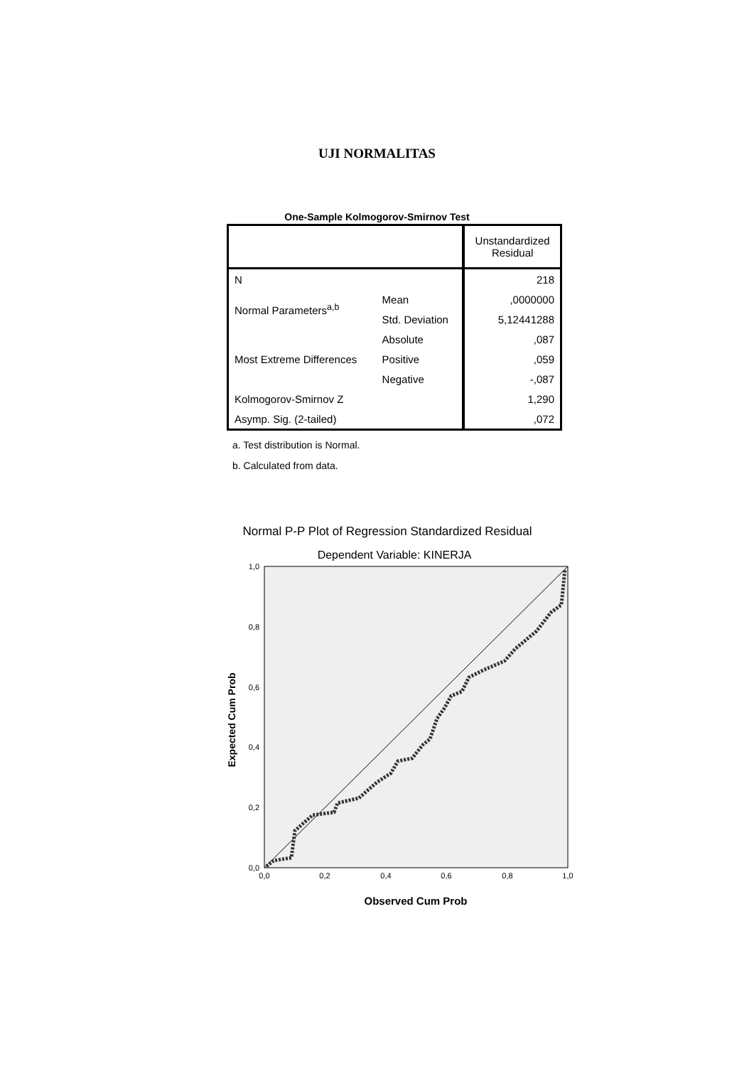UJI NORMALITAS
One-Sample Kolmogorov-Smirnov Test
| | | Unstandardized Residual |
| N | | 218 |
| Normal Parameters<sup>a,b</sup> | Mean | ,0000000 |
| | Std. Deviation | 5,12441288 |
| Most Extreme Differences | Absolute | ,087 |
| | Positive | ,059 |
| | Negative | -,087 |
| Kolmogorov-Smirnov Z | | 1,290 |
| Asymp. Sig. (2-tailed) | | ,072 |
a. Test distribution is Normal.
b. Calculated from data.
Normal P-P Plot of Regression Standardized Residual
Dependent Variable: KINERJA
1,0
0,8
0,6
0,4
0,2
0,0
0,0
0,2
0,4
0,6
0,8
1,0
Expected Cum Prob
Observed Cum Prob